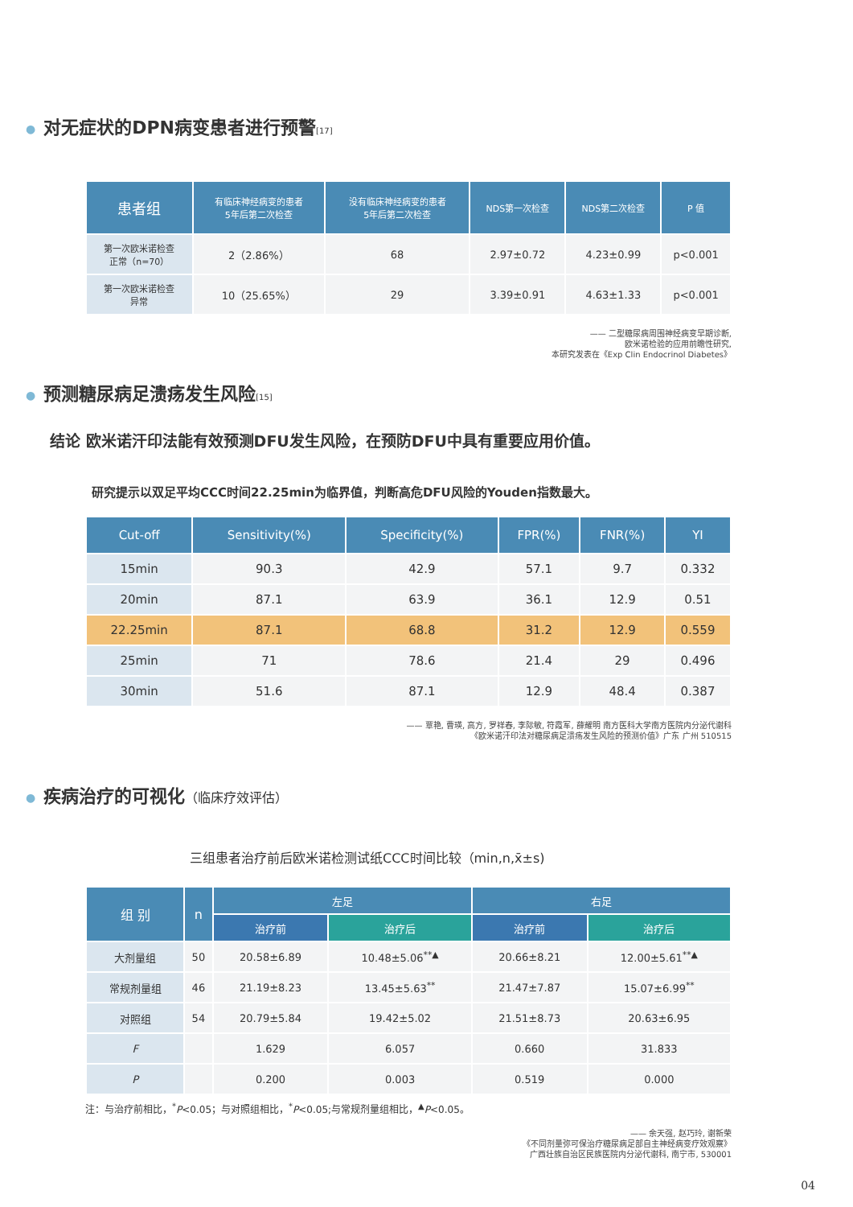● 对无症状的DPN病变患者进行预警[17]
| 患者组 | 有临床神经病变的患者 5年后第二次检查 | 没有临床神经病变的患者 5年后第二次检查 | NDS第一次检查 | NDS第二次检查 | P 值 |
| --- | --- | --- | --- | --- | --- |
| 第一次欧米诺检查 正常（n=70） | 2（2.86%） | 68 | 2.97±0.72 | 4.23±0.99 | p<0.001 |
| 第一次欧米诺检查 异常 | 10（25.65%） | 29 | 3.39±0.91 | 4.63±1.33 | p<0.001 |
—— 二型糖尿病周围神经病变早期诊断,
欧米诺检验的应用前瞻性研究,
本研究发表在《Exp Clin Endocrinol Diabetes》
● 预测糖尿病足溃疡发生风险[15]
结论 欧米诺汗印法能有效预测DFU发生风险，在预防DFU中具有重要应用价值。
研究提示以双足平均CCC时间22.25min为临界值，判断高危DFU风险的Youden指数最大。
| Cut-off | Sensitivity(%) | Specificity(%) | FPR(%) | FNR(%) | YI |
| --- | --- | --- | --- | --- | --- |
| 15min | 90.3 | 42.9 | 57.1 | 9.7 | 0.332 |
| 20min | 87.1 | 63.9 | 36.1 | 12.9 | 0.51 |
| 22.25min | 87.1 | 68.8 | 31.2 | 12.9 | 0.559 |
| 25min | 71 | 78.6 | 21.4 | 29 | 0.496 |
| 30min | 51.6 | 87.1 | 12.9 | 48.4 | 0.387 |
—— 覃艳, 曹瑛, 高方, 罗祥春, 李际敏, 符霞军, 薛耀明 南方医科大学南方医院内分泌代谢科
《欧米诺汗印法对糖尿病足溃疡发生风险的预测价值》广东 广州 510515
● 疾病治疗的可视化（临床疗效评估）
三组患者治疗前后欧米诺检测试纸CCC时间比较（min,n,x̄±s)
| 组 别 | n | 左足 | | 右足 | |
| --- | --- | --- | --- | --- | --- |
| | | 治疗前 | 治疗后 | 治疗前 | 治疗后 |
| 大剂量组 | 50 | 20.58±6.89 | 10.48±5.06<sup>**▲</sup> | 20.66±8.21 | 12.00±5.61<sup>**▲</sup> |
| 常规剂量组 | 46 | 21.19±8.23 | 13.45±5.63<sup>**</sup> | 21.47±7.87 | 15.07±6.99<sup>**</sup> |
| 对照组 | 54 | 20.79±5.84 | 19.42±5.02 | 21.51±8.73 | 20.63±6.95 |
| F | | 1.629 | 6.057 | 0.660 | 31.833 |
| P | | 0.200 | 0.003 | 0.519 | 0.000 |
注：与治疗前相比，<sup>*</sup>P<0.05；与对照组相比，<sup>*</sup>P<0.05;与常规剂量组相比，<sup>▲</sup>P<0.05。
—— 余天强, 赵巧玲, 谢新荣
《不同剂量弥可保治疗糖尿病足部自主神经病变疗效观察》
广西壮族自治区民族医院内分泌代谢科, 南宁市, 530001
04